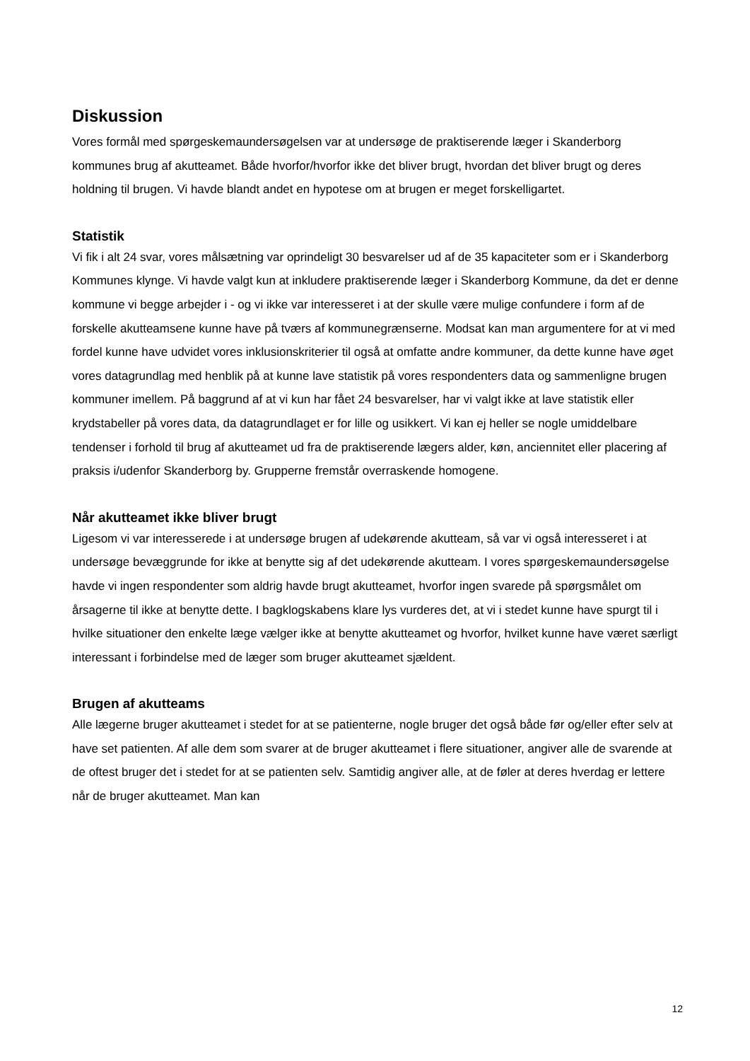Diskussion
Vores formål med spørgeskemaundersøgelsen var at undersøge de praktiserende læger i Skanderborg kommunes brug af akutteamet. Både hvorfor/hvorfor ikke det bliver brugt, hvordan det bliver brugt og deres holdning til brugen. Vi havde blandt andet en hypotese om at brugen er meget forskelligartet.
Statistik
Vi fik i alt 24 svar, vores målsætning var oprindeligt 30 besvarelser ud af de 35 kapaciteter som er i Skanderborg Kommunes klynge. Vi havde valgt kun at inkludere praktiserende læger i Skanderborg Kommune, da det er denne kommune vi begge arbejder i - og vi ikke var interesseret i at der skulle være mulige confundere i form af de forskelle akutteamsene kunne have på tværs af kommunegrænserne. Modsat kan man argumentere for at vi med fordel kunne have udvidet vores inklusionskriterier til også at omfatte andre kommuner, da dette kunne have øget vores datagrundlag med henblik på at kunne lave statistik på vores respondenters data og sammenligne brugen kommuner imellem. På baggrund af at vi kun har fået 24 besvarelser, har vi valgt ikke at lave statistik eller krydstabeller på vores data, da datagrundlaget er for lille og usikkert. Vi kan ej heller se nogle umiddelbare tendenser i forhold til brug af akutteamet ud fra de praktiserende lægers alder, køn, anciennitet eller placering af praksis i/udenfor Skanderborg by. Grupperne fremstår overraskende homogene.
Når akutteamet ikke bliver brugt
Ligesom vi var interesserede i at undersøge brugen af udekørende akutteam, så var vi også interesseret i at undersøge bevæggrunde for ikke at benytte sig af det udekørende akutteam. I vores spørgeskemaundersøgelse havde vi ingen respondenter som aldrig havde brugt akutteamet, hvorfor ingen svarede på spørgsmålet om årsagerne til ikke at benytte dette. I bagklogskabens klare lys vurderes det, at vi i stedet kunne have spurgt til i hvilke situationer den enkelte læge vælger ikke at benytte akutteamet og hvorfor, hvilket kunne have været særligt interessant i forbindelse med de læger som bruger akutteamet sjældent.
Brugen af akutteams
Alle lægerne bruger akutteamet i stedet for at se patienterne, nogle bruger det også både før og/eller efter selv at have set patienten. Af alle dem som svarer at de bruger akutteamet i flere situationer, angiver alle de svarende at de oftest bruger det i stedet for at se patienten selv. Samtidig angiver alle, at de føler at deres hverdag er lettere når de bruger akutteamet. Man kan
12